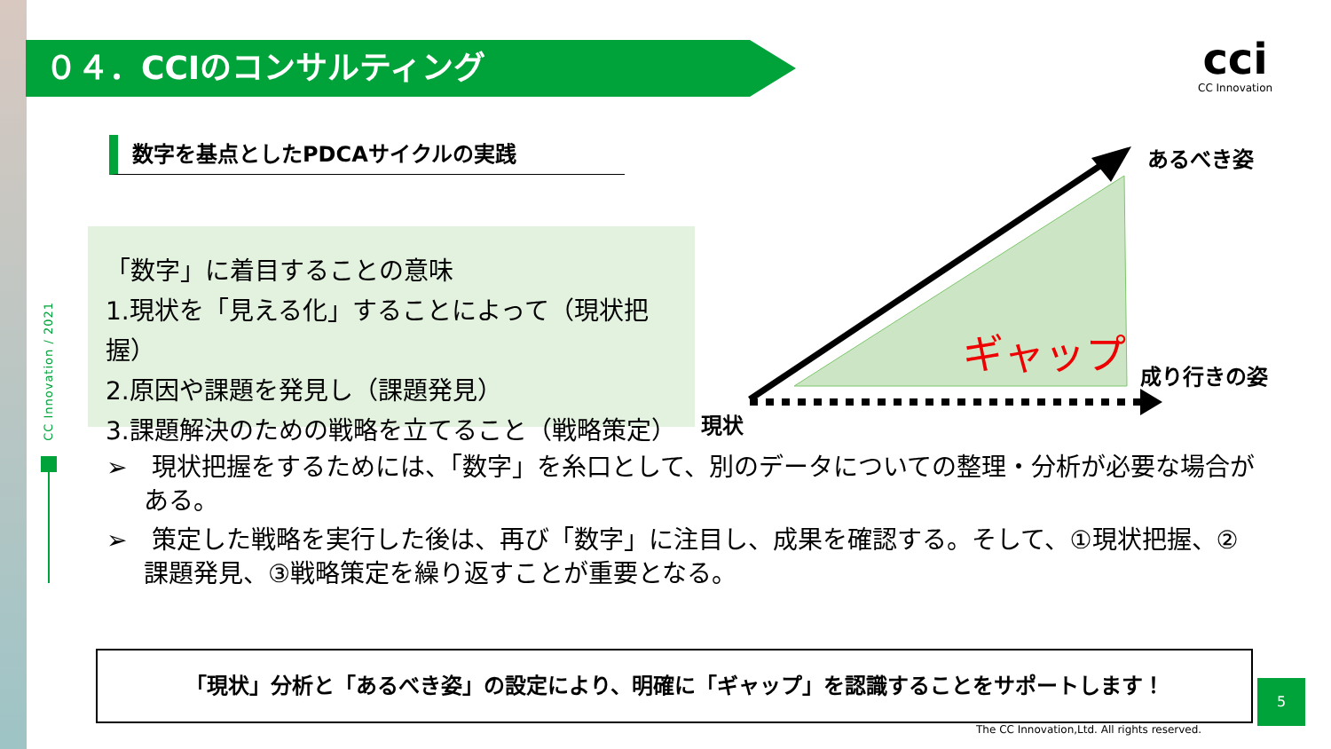０４．CCIのコンサルティング cci
CC Innovation
数字を基点としたPDCAサイクルの実践
CC Innovation / 2021
「数字」に着目することの意味
1.現状を「見える化」することによって（現状把握）
2.原因や課題を発見し（課題発見）
3.課題解決のための戦略を立てること（戦略策定）
ギャップ
あるべき姿
成り行きの姿
現状
➢　現状把握をするためには、「数字」を糸口として、別のデータについての整理・分析が必要な場合がある。
➢　策定した戦略を実行した後は、再び「数字」に注目し、成果を確認する。そして、①現状把握、②課題発見、③戦略策定を繰り返すことが重要となる。
「現状」分析と「あるべき姿」の設定により、明確に「ギャップ」を認識することをサポートします！
5
The CC Innovation,Ltd. All rights reserved.